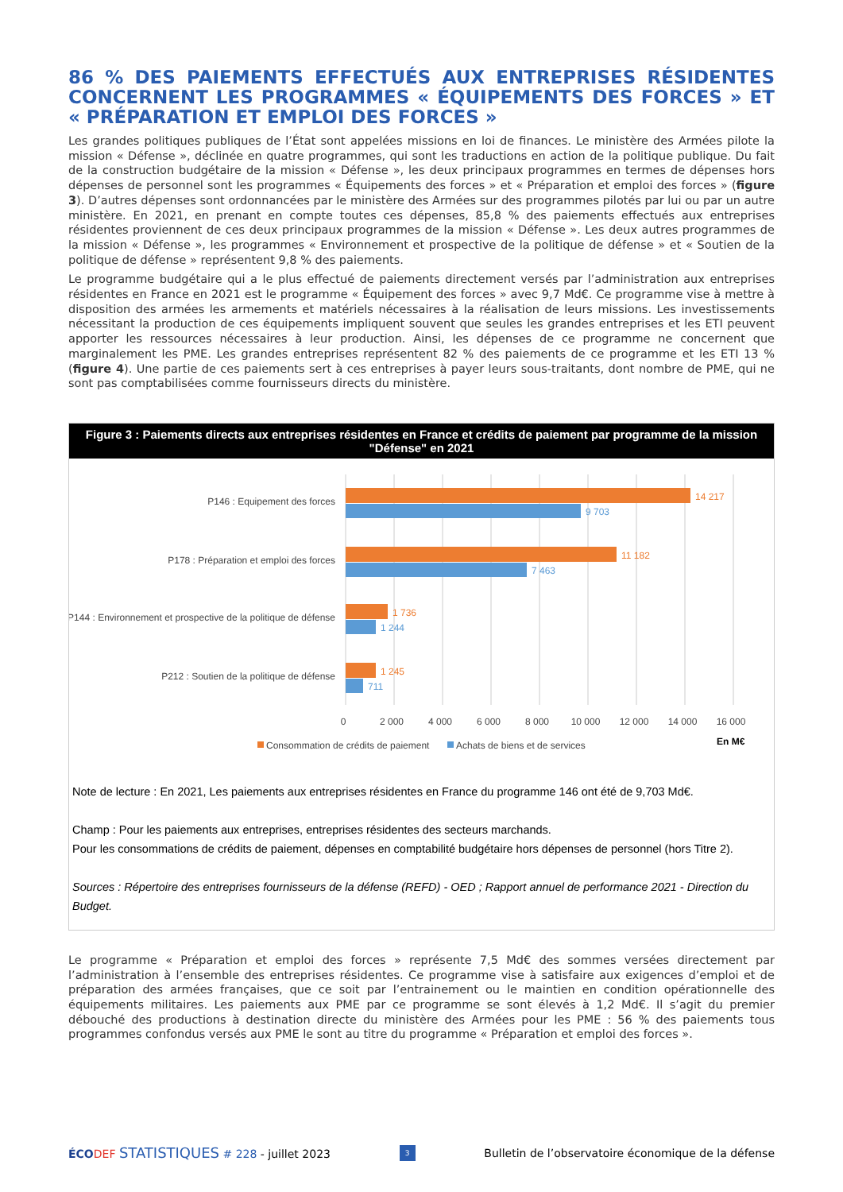86 % DES PAIEMENTS EFFECTUÉS AUX ENTREPRISES RÉSIDENTES CONCERNENT LES PROGRAMMES « ÉQUIPEMENTS DES FORCES » ET « PRÉPARATION ET EMPLOI DES FORCES »
Les grandes politiques publiques de l’État sont appelées missions en loi de finances. Le ministère des Armées pilote la mission « Défense », déclinée en quatre programmes, qui sont les traductions en action de la politique publique. Du fait de la construction budgétaire de la mission « Défense », les deux principaux programmes en termes de dépenses hors dépenses de personnel sont les programmes « Équipements des forces » et « Préparation et emploi des forces » (figure 3). D’autres dépenses sont ordonnancées par le ministère des Armées sur des programmes pilotés par lui ou par un autre ministère. En 2021, en prenant en compte toutes ces dépenses, 85,8 % des paiements effectués aux entreprises résidentes proviennent de ces deux principaux programmes de la mission « Défense ». Les deux autres programmes de la mission « Défense », les programmes « Environnement et prospective de la politique de défense » et « Soutien de la politique de défense » représentent 9,8 % des paiements.
Le programme budgétaire qui a le plus effectué de paiements directement versés par l’administration aux entreprises résidentes en France en 2021 est le programme « Équipement des forces » avec 9,7 Md€. Ce programme vise à mettre à disposition des armées les armements et matériels nécessaires à la réalisation de leurs missions. Les investissements nécessitant la production de ces équipements impliquent souvent que seules les grandes entreprises et les ETI peuvent apporter les ressources nécessaires à leur production. Ainsi, les dépenses de ce programme ne concernent que marginalement les PME. Les grandes entreprises représentent 82 % des paiements de ce programme et les ETI 13 % (figure 4). Une partie de ces paiements sert à ces entreprises à payer leurs sous-traitants, dont nombre de PME, qui ne sont pas comptabilisées comme fournisseurs directs du ministère.
Figure 3 : Paiements directs aux entreprises résidentes en France et crédits de paiement par programme de la mission "Défense" en 2021
P146 : Equipement des forces
P178 : Préparation et emploi des forces
P144 : Environnement et prospective de la politique de défense
P212 : Soutien de la politique de défense
14 217
11 182
1 736
1 245
9 703
7 463
1 244
711
0
2 000
4 000
6 000
8 000
10 000
12 000
14 000
16 000
En M€
Consommation de crédits de paiement
Achats de biens et de services
Note de lecture : En 2021, Les paiements aux entreprises résidentes en France du programme 146 ont été de 9,703 Md€.
Champ : Pour les paiements aux entreprises, entreprises résidentes des secteurs marchands.
Pour les consommations de crédits de paiement, dépenses en comptabilité budgétaire hors dépenses de personnel (hors Titre 2).
Sources : Répertoire des entreprises fournisseurs de la défense (REFD) - OED ; Rapport annuel de performance 2021 - Direction du Budget.
Le programme « Préparation et emploi des forces » représente 7,5 Md€ des sommes versées directement par l’administration à l’ensemble des entreprises résidentes. Ce programme vise à satisfaire aux exigences d’emploi et de préparation des armées françaises, que ce soit par l’entrainement ou le maintien en condition opérationnelle des équipements militaires. Les paiements aux PME par ce programme se sont élevés à 1,2 Md€. Il s’agit du premier débouché des productions à destination directe du ministère des Armées pour les PME : 56 % des paiements tous programmes confondus versés aux PME le sont au titre du programme « Préparation et emploi des forces ».
ÉCO DEF STATISTIQUES # 228 - juillet 2023 3 Bulletin de l’observatoire économique de la défense